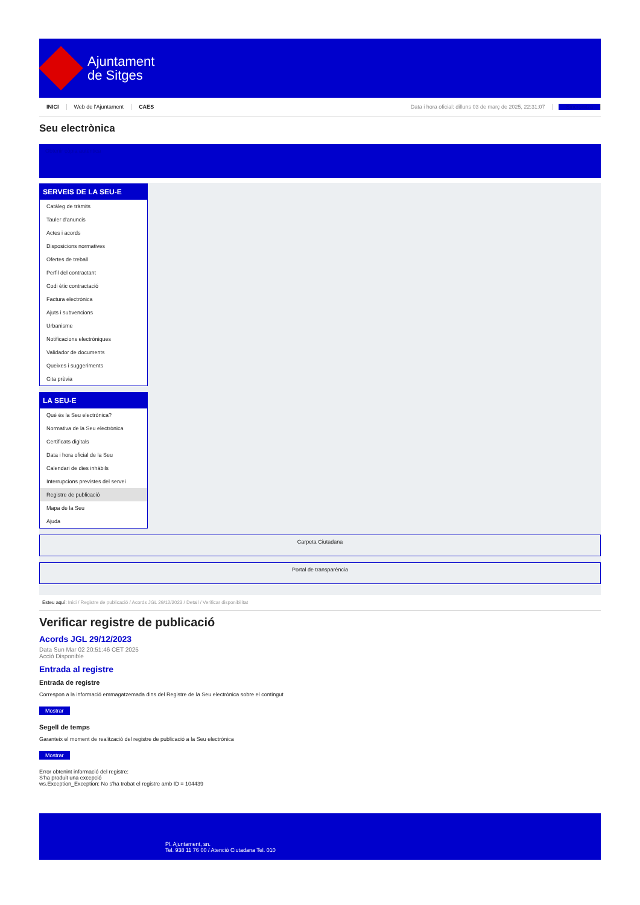Ajuntament
de Sitges
INICI Web de l'Ajuntament CAES Data i hora oficial: dilluns 03 de març de 2025, 22:31:07 Sincronitza
Seu electrònica
Obtenir còpia autèntica
SERVEIS DE LA SEU-E
Catàleg de tràmits
Tauler d'anuncis
Actes i acords
Disposicions normatives
Ofertes de treball
Perfil del contractant
Codi ètic contractació
Factura electrònica
Ajuts i subvencions
Urbanisme
Notificacions electròniques
Validador de documents
Queixes i suggeriments
Cita prèvia
LA SEU-E
Què és la Seu electrònica?
Normativa de la Seu electrònica
Certificats digitals
Data i hora oficial de la Seu
Calendari de dies inhàbils
Interrupcions previstes del servei
Registre de publicació
Mapa de la Seu
Ajuda
Carpeta Ciutadana
Portal de transparència
Esteu aquí: Inici / Registre de publicació / Acords JGL 29/12/2023 / Detall / Verificar disponibilitat
Verificar registre de publicació
Acords JGL 29/12/2023
Data Sun Mar 02 20:51:46 CET 2025
Acció Disponible
Entrada al registre
Entrada de registre
Correspon a la informació emmagatzemada dins del Registre de la Seu electrònica sobre el contingut
Mostrar
Segell de temps
Garanteix el moment de realització del registre de publicació a la Seu electrònica
Mostrar
Error obtenint informació del registre:
S'ha produit una excepció
ws.Exception_Exception: No s'ha trobat el registre amb ID = 104439
Pl. Ajuntament, sn.
Tel. 938 11 76 00 / Atenció Ciutadana Tel. 010